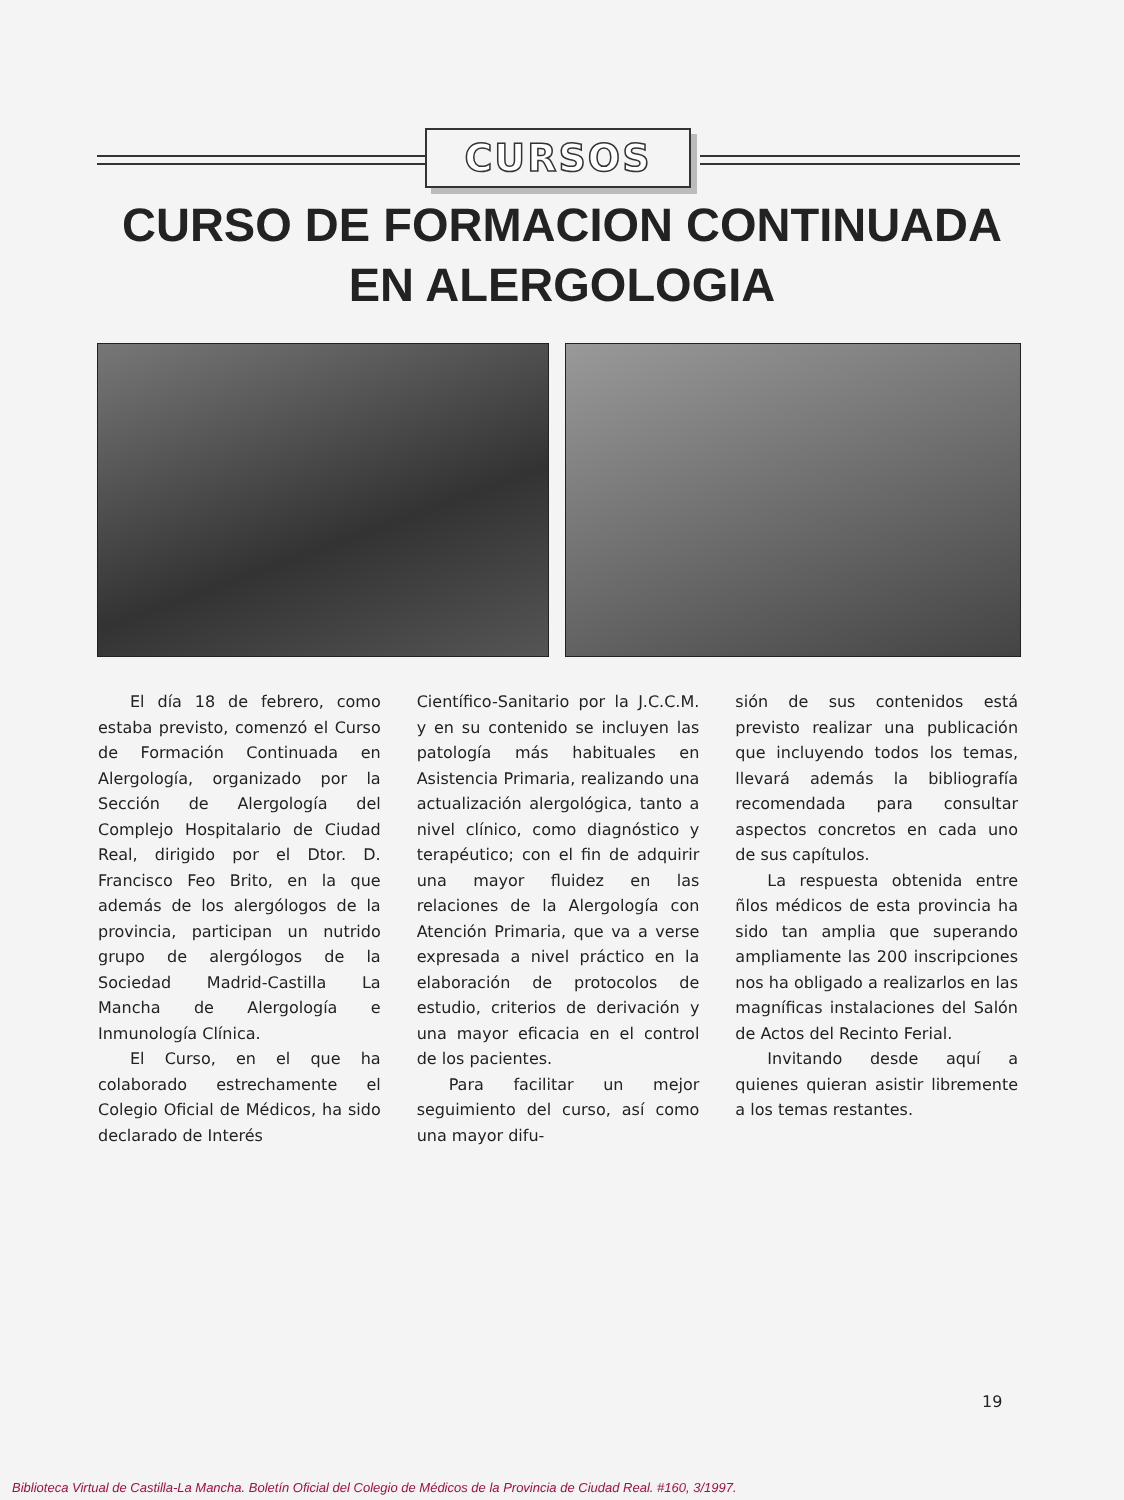CURSOS
CURSO DE FORMACION CONTINUADA
EN ALERGOLOGIA
El día 18 de febrero, como estaba previsto, comenzó el Curso de Formación Continuada en Alergología, organizado por la Sección de Alergología del Complejo Hospitalario de Ciudad Real, dirigido por el Dtor. D. Francisco Feo Brito, en la que además de los alergólogos de la provincia, participan un nutrido grupo de alergólogos de la Sociedad Madrid-Castilla La Mancha de Alergología e Inmunología Clínica.
El Curso, en el que ha colaborado estrechamente el Colegio Oficial de Médicos, ha sido declarado de Interés
Científico-Sanitario por la J.C.C.M. y en su contenido se incluyen las patología más habituales en Asistencia Primaria, realizando una actualización alergológica, tanto a nivel clínico, como diagnóstico y terapéutico; con el fin de adquirir una mayor fluidez en las relaciones de la Alergología con Atención Primaria, que va a verse expresada a nivel práctico en la elaboración de protocolos de estudio, criterios de derivación y una mayor eficacia en el control de los pacientes.
Para facilitar un mejor seguimiento del curso, así como una mayor difu-
sión de sus contenidos está previsto realizar una publicación que incluyendo todos los temas, llevará además la bibliografía recomendada para consultar aspectos concretos en cada uno de sus capítulos.
La respuesta obtenida entre ñlos médicos de esta provincia ha sido tan amplia que superando ampliamente las 200 inscripciones nos ha obligado a realizarlos en las magníficas instalaciones del Salón de Actos del Recinto Ferial.
Invitando desde aquí a quienes quieran asistir libremente a los temas restantes.
19
Biblioteca Virtual de Castilla-La Mancha. Boletín Oficial del Colegio de Médicos de la Provincia de Ciudad Real. #160, 3/1997.